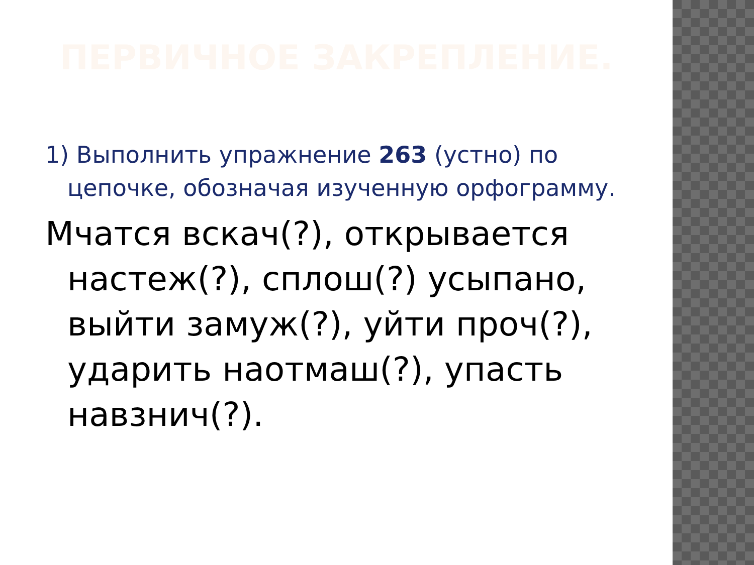ПЕРВИЧНОЕ ЗАКРЕПЛЕНИЕ.
1) Выполнить упражнение 263 (устно) по цепочке, обозначая изученную орфограмму.
Мчатся вскач(?), открывается настеж(?), сплош(?) усыпано, выйти замуж(?), уйти проч(?), ударить наотмаш(?), упасть навзнич(?).